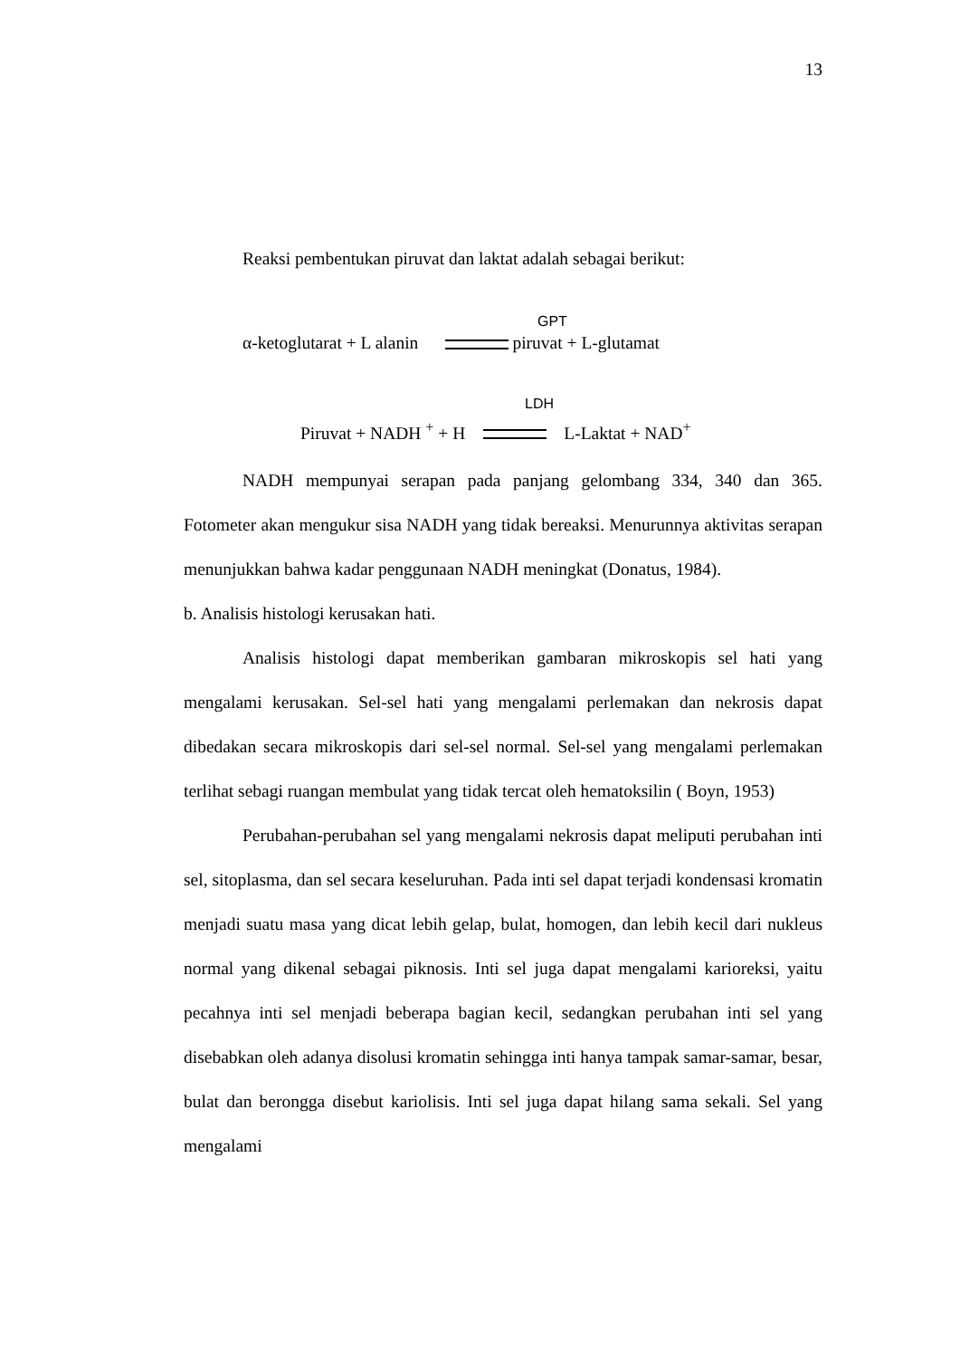13
Reaksi pembentukan piruvat dan laktat adalah sebagai berikut:
GPT
α-ketoglutarat + L alanin piruvat + L-glutamat
LDH
Piruvat + NADH <sup>+</sup> + H L-Laktat + NAD<sup>+</sup>
NADH mempunyai serapan pada panjang gelombang 334, 340 dan 365. Fotometer akan mengukur sisa NADH yang tidak bereaksi. Menurunnya aktivitas serapan menunjukkan bahwa kadar penggunaan NADH meningkat (Donatus, 1984).
b. Analisis histologi kerusakan hati.
Analisis histologi dapat memberikan gambaran mikroskopis sel hati yang mengalami kerusakan. Sel-sel hati yang mengalami perlemakan dan nekrosis dapat dibedakan secara mikroskopis dari sel-sel normal. Sel-sel yang mengalami perlemakan terlihat sebagi ruangan membulat yang tidak tercat oleh hematoksilin ( Boyn, 1953)
Perubahan-perubahan sel yang mengalami nekrosis dapat meliputi perubahan inti sel, sitoplasma, dan sel secara keseluruhan. Pada inti sel dapat terjadi kondensasi kromatin menjadi suatu masa yang dicat lebih gelap, bulat, homogen, dan lebih kecil dari nukleus normal yang dikenal sebagai piknosis. Inti sel juga dapat mengalami karioreksi, yaitu pecahnya inti sel menjadi beberapa bagian kecil, sedangkan perubahan inti sel yang disebabkan oleh adanya disolusi kromatin sehingga inti hanya tampak samar-samar, besar, bulat dan berongga disebut kariolisis. Inti sel juga dapat hilang sama sekali. Sel yang mengalami